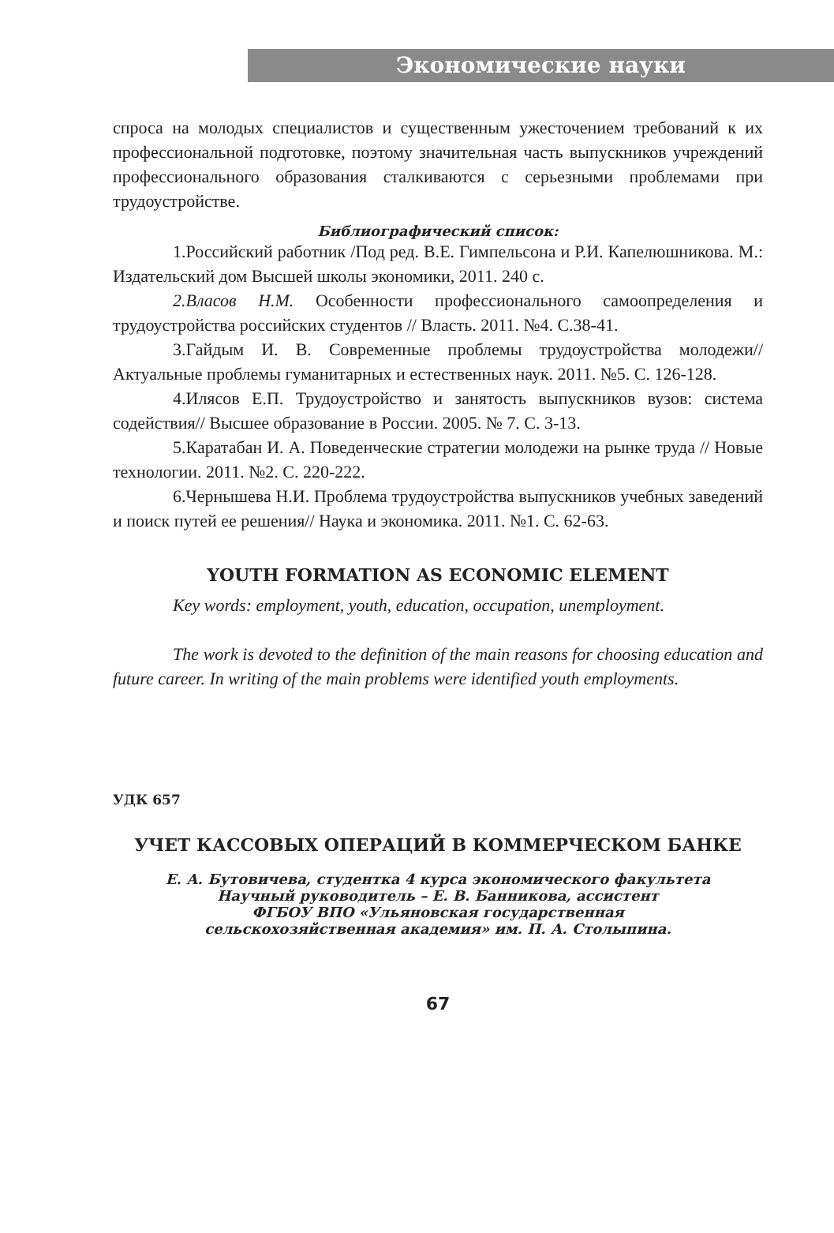Экономические науки
спроса на молодых специалистов и существенным ужесточением требований к их профессиональной подготовке, поэтому значительная часть выпускников учреждений профессионального образования сталкиваются с серьезными проблемами при трудоустройстве.
Библиографический список:
1.Российский работник /Под ред. В.Е. Гимпельсона и Р.И. Капелюшникова. М.: Издательский дом Высшей школы экономики, 2011. 240 с.
2.Власов Н.М. Особенности профессионального самоопределения и трудоустройства российских студентов // Власть. 2011. №4. С.38-41.
3.Гайдым И. В. Современные проблемы трудоустройства молодежи// Актуальные проблемы гуманитарных и естественных наук. 2011. №5. С. 126-128.
4.Илясов Е.П. Трудоустройство и занятость выпускников вузов: система содействия// Высшее образование в России. 2005. № 7. С. 3-13.
5.Каратабан И. А. Поведенческие стратегии молодежи на рынке труда // Новые технологии. 2011. №2. С. 220-222.
6.Чернышева Н.И. Проблема трудоустройства выпускников учебных заведений и поиск путей ее решения// Наука и экономика. 2011. №1. С. 62-63.
YOUTH FORMATION AS ECONOMIC ELEMENT
Key words: employment, youth, education, occupation, unemployment.
The work is devoted to the definition of the main reasons for choosing education and future career. In writing of the main problems were identified youth employments.
УДК 657
УЧЕТ КАССОВЫХ ОПЕРАЦИЙ В КОММЕРЧЕСКОМ БАНКЕ
Е. А. Бутовичева, студентка 4 курса экономического факультета
Научный руководитель – Е. В. Банникова, ассистент
ФГБОУ ВПО «Ульяновская государственная
сельскохозяйственная академия» им. П. А. Столыпина.
67